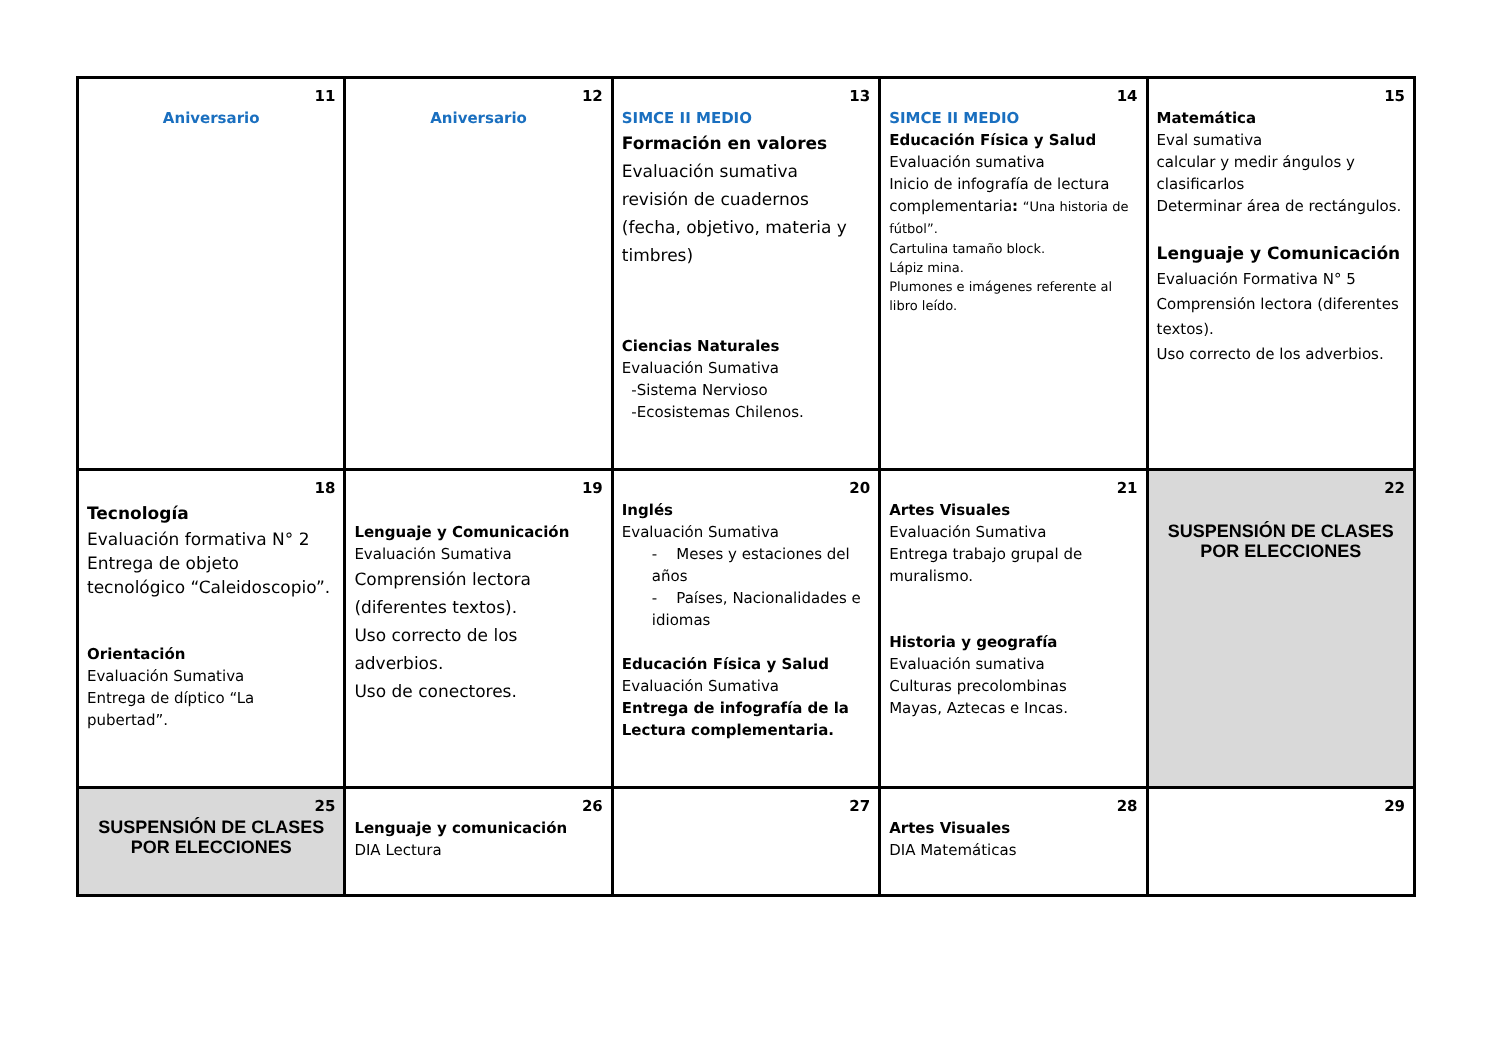| 11 Aniversario | 12 Aniversario | 13 SIMCE II MEDIO Formación en valores Evaluación sumativa revisión de cuadernos (fecha, objetivo, materia y timbres) Ciencias Naturales Evaluación Sumativa -Sistema Nervioso -Ecosistemas Chilenos. | 14 SIMCE II MEDIO Educación Física y Salud Evaluación sumativa Inicio de infografía de lectura complementaria : “Una historia de fútbol”. Cartulina tamaño block. Lápiz mina. Plumones e imágenes referente al libro leído. | 15 Matemática Eval sumativa calcular y medir ángulos y clasificarlos Determinar área de rectángulos. Lenguaje y Comunicación Evaluación Formativa N° 5 Comprensión lectora (diferentes textos). Uso correcto de los adverbios. |
| 18 Tecnología Evaluación formativa N° 2 Entrega de objeto tecnológico “Caleidoscopio”. Orientación Evaluación Sumativa Entrega de díptico “La pubertad”. | 19 Lenguaje y Comunicación Evaluación Sumativa Comprensión lectora (diferentes textos). Uso correcto de los adverbios. Uso de conectores. | 20 Inglés Evaluación Sumativa - Meses y estaciones del años - Países, Nacionalidades e idiomas Educación Física y Salud Evaluación Sumativa Entrega de infografía de la Lectura complementaria. | 21 Artes Visuales Evaluación Sumativa Entrega trabajo grupal de muralismo. Historia y geografía Evaluación sumativa Culturas precolombinas Mayas, Aztecas e Incas. | 22 SUSPENSIÓN DE CLASES POR ELECCIONES |
| 25 SUSPENSIÓN DE CLASES POR ELECCIONES | 26 Lenguaje y comunicación DIA Lectura | 27 | 28 Artes Visuales DIA Matemáticas | 29 |